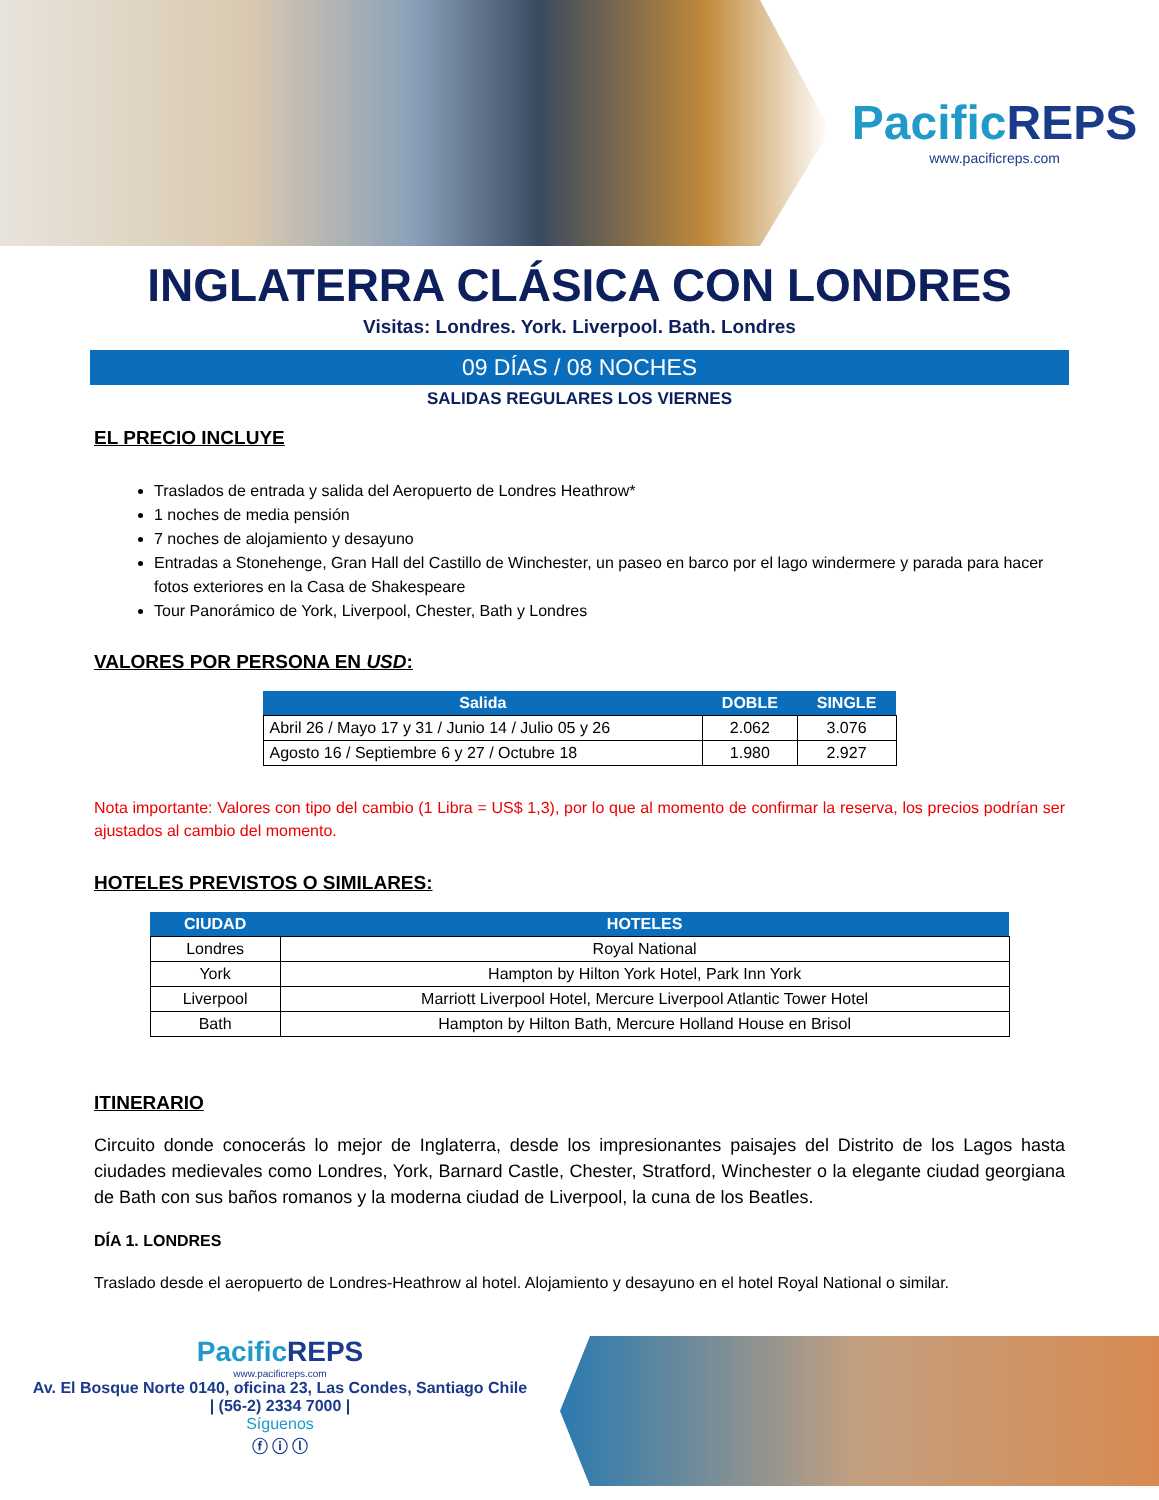PacificREPS
www.pacificreps.com
INGLATERRA CLÁSICA CON LONDRES
Visitas: Londres. York. Liverpool. Bath. Londres
09 DÍAS / 08 NOCHES
SALIDAS REGULARES LOS VIERNES
EL PRECIO INCLUYE
Traslados de entrada y salida del Aeropuerto de Londres Heathrow*
1 noches de media pensión
7 noches de alojamiento y desayuno
Entradas a Stonehenge, Gran Hall del Castillo de Winchester, un paseo en barco por el lago windermere y parada para hacer fotos exteriores en la Casa de Shakespeare
Tour Panorámico de York, Liverpool, Chester, Bath y Londres
VALORES POR PERSONA EN USD:
| Salida | DOBLE | SINGLE |
| --- | --- | --- |
| Abril 26 / Mayo 17 y 31 / Junio 14 / Julio 05 y 26 | 2.062 | 3.076 |
| Agosto 16 / Septiembre 6 y 27 / Octubre 18 | 1.980 | 2.927 |
Nota importante: Valores con tipo del cambio (1 Libra = US$ 1,3), por lo que al momento de confirmar la reserva, los precios podrían ser ajustados al cambio del momento.
HOTELES PREVISTOS O SIMILARES:
| CIUDAD | HOTELES |
| --- | --- |
| Londres | Royal National |
| York | Hampton by Hilton York Hotel, Park Inn York |
| Liverpool | Marriott Liverpool Hotel, Mercure Liverpool Atlantic Tower Hotel |
| Bath | Hampton by Hilton Bath, Mercure Holland House en Brisol |
ITINERARIO
Circuito donde conocerás lo mejor de Inglaterra, desde los impresionantes paisajes del Distrito de los Lagos hasta ciudades medievales como Londres, York, Barnard Castle, Chester, Stratford, Winchester o la elegante ciudad georgiana de Bath con sus baños romanos y la moderna ciudad de Liverpool, la cuna de los Beatles.
DÍA 1. LONDRES
Traslado desde el aeropuerto de Londres-Heathrow al hotel. Alojamiento y desayuno en el hotel Royal National o similar.
PacificREPS
www.pacificreps.com
Av. El Bosque Norte 0140, oficina 23, Las Condes, Santiago Chile
| (56-2) 2334 7000 |
Síguenos
ⓕ ⓘ ⓛ